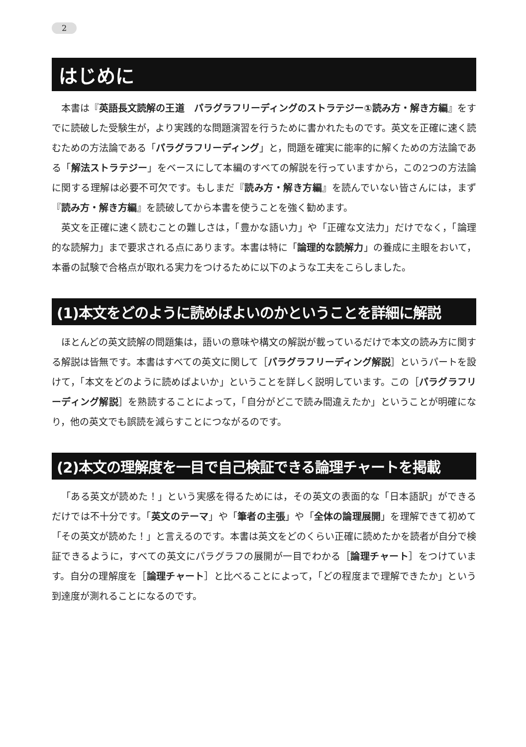2
はじめに
本書は『英語長文読解の王道　パラグラフリーディングのストラテジー①読み方・解き方編』をすでに読破した受験生が，より実践的な問題演習を行うために書かれたものです。英文を正確に速く読むための方法論である「パラグラフリーディング」と，問題を確実に能率的に解くための方法論である「解法ストラテジー」をベースにして本編のすべての解説を行っていますから，この2つの方法論に関する理解は必要不可欠です。もしまだ『読み方・解き方編』を読んでいない皆さんには，まず『読み方・解き方編』を読破してから本書を使うことを強く勧めます。
英文を正確に速く読むことの難しさは，「豊かな語い力」や「正確な文法力」だけでなく，「論理的な読解力」まで要求される点にあります。本書は特に「論理的な読解力」の養成に主眼をおいて，本番の試験で合格点が取れる実力をつけるために以下のような工夫をこらしました。
(1)本文をどのように読めばよいのかということを詳細に解説
ほとんどの英文読解の問題集は，語いの意味や構文の解説が載っているだけで本文の読み方に関する解説は皆無です。本書はすべての英文に関して［パラグラフリーディング解説］というパートを設けて，「本文をどのように読めばよいか」ということを詳しく説明しています。この［パラグラフリーディング解説］を熟読することによって，「自分がどこで読み間違えたか」ということが明確になり，他の英文でも誤読を減らすことにつながるのです。
(2)本文の理解度を一目で自己検証できる論理チャートを掲載
「ある英文が読めた！」という実感を得るためには，その英文の表面的な「日本語訳」ができるだけでは不十分です。「英文のテーマ」や「筆者の主張」や「全体の論理展開」を理解できて初めて「その英文が読めた！」と言えるのです。本書は英文をどのくらい正確に読めたかを読者が自分で検証できるように，すべての英文にパラグラフの展開が一目でわかる［論理チャート］をつけています。自分の理解度を［論理チャート］と比べることによって，「どの程度まで理解できたか」という到達度が測れることになるのです。